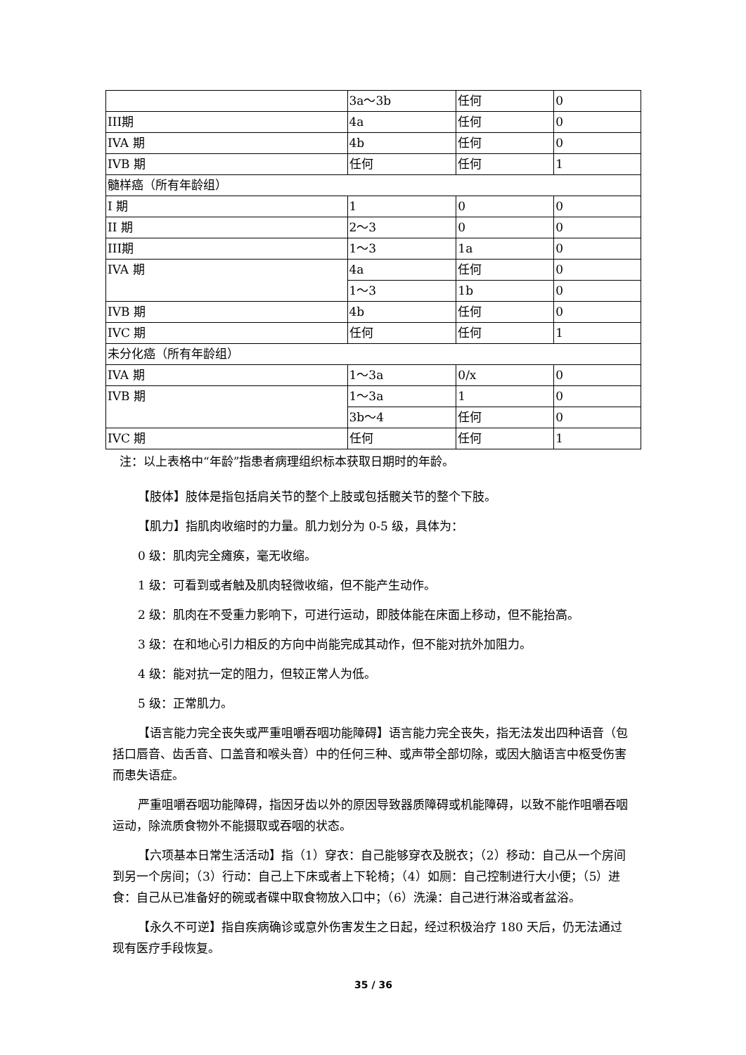| | 3a～3b | 任何 | 0 |
| III期 | 4a | 任何 | 0 |
| IVA 期 | 4b | 任何 | 0 |
| IVB 期 | 任何 | 任何 | 1 |
| 髓样癌（所有年龄组） | | | |
| I 期 | 1 | 0 | 0 |
| II 期 | 2～3 | 0 | 0 |
| III期 | 1～3 | 1a | 0 |
| IVA 期 | 4a | 任何 | 0 |
| | 1～3 | 1b | 0 |
| IVB 期 | 4b | 任何 | 0 |
| IVC 期 | 任何 | 任何 | 1 |
| 未分化癌（所有年龄组） | | | |
| IVA 期 | 1～3a | 0/x | 0 |
| IVB 期 | 1～3a | 1 | 0 |
| | 3b～4 | 任何 | 0 |
| IVC 期 | 任何 | 任何 | 1 |
注：以上表格中“年龄”指患者病理组织标本获取日期时的年龄。
【肢体】肢体是指包括肩关节的整个上肢或包括髋关节的整个下肢。
【肌力】指肌肉收缩时的力量。肌力划分为 0-5 级，具体为：
0 级：肌肉完全瘫痪，毫无收缩。
1 级：可看到或者触及肌肉轻微收缩，但不能产生动作。
2 级：肌肉在不受重力影响下，可进行运动，即肢体能在床面上移动，但不能抬高。
3 级：在和地心引力相反的方向中尚能完成其动作，但不能对抗外加阻力。
4 级：能对抗一定的阻力，但较正常人为低。
5 级：正常肌力。
【语言能力完全丧失或严重咀嚼吞咽功能障碍】语言能力完全丧失，指无法发出四种语音（包括口唇音、齿舌音、口盖音和喉头音）中的任何三种、或声带全部切除，或因大脑语言中枢受伤害而患失语症。
严重咀嚼吞咽功能障碍，指因牙齿以外的原因导致器质障碍或机能障碍，以致不能作咀嚼吞咽运动，除流质食物外不能摄取或吞咽的状态。
【六项基本日常生活活动】指（1）穿衣：自己能够穿衣及脱衣；（2）移动：自己从一个房间到另一个房间；（3）行动：自己上下床或者上下轮椅；（4）如厕：自己控制进行大小便；（5）进食：自己从已准备好的碗或者碟中取食物放入口中；（6）洗澡：自己进行淋浴或者盆浴。
【永久不可逆】指自疾病确诊或意外伤害发生之日起，经过积极治疗 180 天后，仍无法通过现有医疗手段恢复。
35 / 36